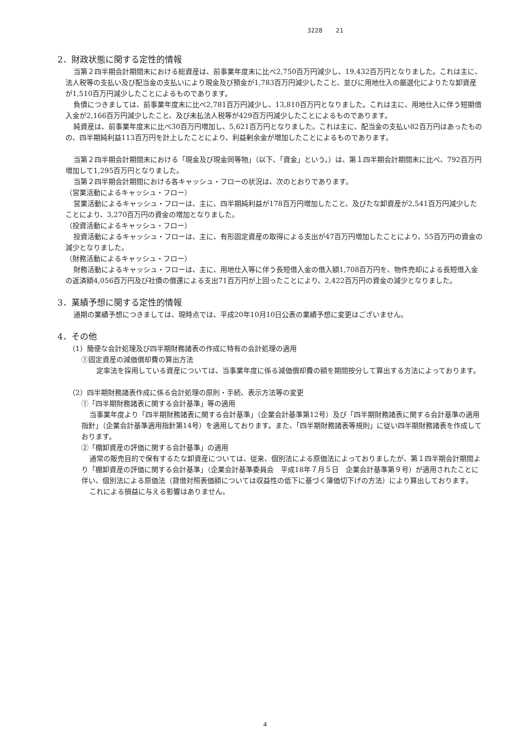3228 21
2．財政状態に関する定性的情報
当第２四半期会計期間末における総資産は、前事業年度末に比べ2,750百万円減少し、19,432百万円となりました。これは主に、法人税等の支払い及び配当金の支払いにより現金及び預金が1,783百万円減少したこと、並びに用地仕入の厳選化によりたな卸資産が1,510百万円減少したことによるものであります。
負債につきましては、前事業年度末に比べ2,781百万円減少し、13,810百万円となりました。これは主に、用地仕入に伴う短期借入金が2,166百万円減少したこと、及び未払法人税等が429百万円減少したことによるものであります。
純資産は、前事業年度末に比べ30百万円増加し、5,621百万円となりました。これは主に、配当金の支払い82百万円はあったものの、四半期純利益113百万円を計上したことにより、利益剰余金が増加したことによるものであります。
当第２四半期会計期間末における「現金及び現金同等物」（以下、「資金」という。）は、第１四半期会計期間末に比べ、792百万円増加して1,295百万円となりました。
当第２四半期会計期間における各キャッシュ・フローの状況は、次のとおりであります。
（営業活動によるキャッシュ・フロー）
営業活動によるキャッシュ・フローは、主に、四半期純利益が178百万円増加したこと、及びたな卸資産が2,541百万円減少したことにより、3,270百万円の資金の増加となりました。
（投資活動によるキャッシュ・フロー）
投資活動によるキャッシュ・フローは、主に、有形固定資産の取得による支出が47百万円増加したことにより、55百万円の資金の減少となりました。
（財務活動によるキャッシュ・フロー）
財務活動によるキャッシュ・フローは、主に、用地仕入等に伴う長短借入金の借入額1,708百万円を、物件売却による長短借入金の返済額4,056百万円及び社債の償還による支出71百万円が上回ったことにより、2,422百万円の資金の減少となりました。
3．業績予想に関する定性的情報
通期の業績予想につきましては、現時点では、平成20年10月10日公表の業績予想に変更はございません。
4．その他
（1）簡便な会計処理及び四半期財務諸表の作成に特有の会計処理の適用
①固定資産の減価償却費の算出方法
定率法を採用している資産については、当事業年度に係る減価償却費の額を期間按分して算出する方法によっております。
（2）四半期財務諸表作成に係る会計処理の原則・手続、表示方法等の変更
①「四半期財務諸表に関する会計基準」等の適用
当事業年度より「四半期財務諸表に関する会計基準」（企業会計基準第12号）及び「四半期財務諸表に関する会計基準の適用指針」（企業会計基準適用指針第14号）を適用しております。また、「四半期財務諸表等規則」に従い四半期財務諸表を作成しております。
②「棚卸資産の評価に関する会計基準」の適用
通常の販売目的で保有するたな卸資産については、従来、個別法による原価法によっておりましたが、第１四半期会計期間より「棚卸資産の評価に関する会計基準」（企業会計基準委員会　平成18年７月５日　企業会計基準第９号）が適用されたことに伴い、個別法による原価法（貸借対照表価額については収益性の低下に基づく簿価切下げの方法）により算出しております。
これによる損益に与える影響はありません。
4